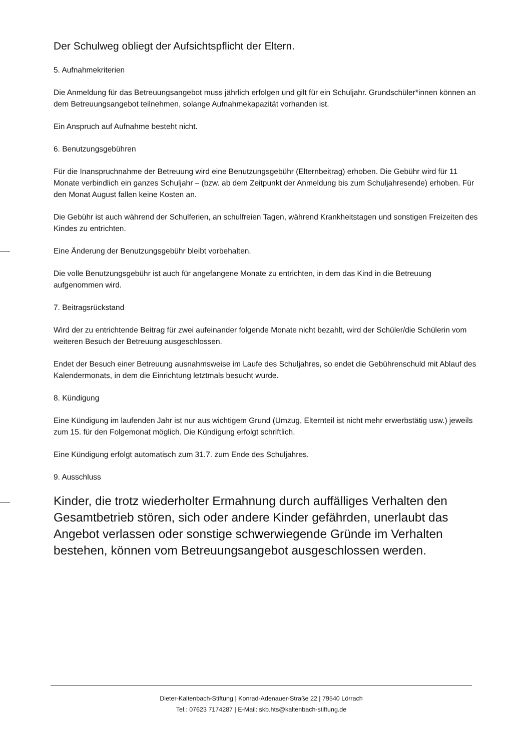Der Schulweg obliegt der Aufsichtspflicht der Eltern.
5. Aufnahmekriterien
Die Anmeldung für das Betreuungsangebot muss jährlich erfolgen und gilt für ein Schuljahr. Grundschüler*innen können an dem Betreuungsangebot teilnehmen, solange Aufnahmekapazität vorhanden ist.
Ein Anspruch auf Aufnahme besteht nicht.
6. Benutzungsgebühren
Für die Inanspruchnahme der Betreuung wird eine Benutzungsgebühr (Elternbeitrag) erhoben. Die Gebühr wird für 11 Monate verbindlich ein ganzes Schuljahr – (bzw. ab dem Zeitpunkt der Anmeldung bis zum Schuljahresende) erhoben. Für den Monat August fallen keine Kosten an.
Die Gebühr ist auch während der Schulferien, an schulfreien Tagen, während Krankheitstagen und sonstigen Freizeiten des Kindes zu entrichten.
Eine Änderung der Benutzungsgebühr bleibt vorbehalten.
Die volle Benutzungsgebühr ist auch für angefangene Monate zu entrichten, in dem das Kind in die Betreuung aufgenommen wird.
7. Beitragsrückstand
Wird der zu entrichtende Beitrag für zwei aufeinander folgende Monate nicht bezahlt, wird der Schüler/die Schülerin vom weiteren Besuch der Betreuung ausgeschlossen.
Endet der Besuch einer Betreuung ausnahmsweise im Laufe des Schuljahres, so endet die Gebührenschuld mit Ablauf des Kalendermonats, in dem die Einrichtung letztmals besucht wurde.
8. Kündigung
Eine Kündigung im laufenden Jahr ist nur aus wichtigem Grund (Umzug, Elternteil ist nicht mehr erwerbstätig usw.) jeweils zum 15. für den Folgemonat möglich. Die Kündigung erfolgt schriftlich.
Eine Kündigung erfolgt automatisch zum 31.7. zum Ende des Schuljahres.
9. Ausschluss
Kinder, die trotz wiederholter Ermahnung durch auffälliges Verhalten den Gesamtbetrieb stören, sich oder andere Kinder gefährden, unerlaubt das Angebot verlassen oder sonstige schwerwiegende Gründe im Verhalten bestehen, können vom Betreuungsangebot ausgeschlossen werden.
Dieter-Kaltenbach-Stiftung | Konrad-Adenauer-Straße 22 | 79540 Lörrach
Tel.: 07623 7174287 | E-Mail: skb.hts@kaltenbach-stiftung.de